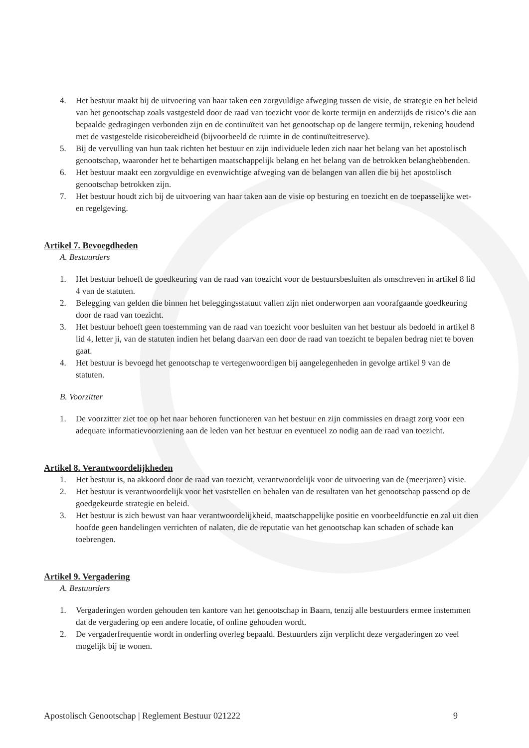4. Het bestuur maakt bij de uitvoering van haar taken een zorgvuldige afweging tussen de visie, de strategie en het beleid van het genootschap zoals vastgesteld door de raad van toezicht voor de korte termijn en anderzijds de risico’s die aan bepaalde gedragingen verbonden zijn en de continuïteit van het genootschap op de langere termijn, rekening houdend met de vastgestelde risicobereidheid (bijvoorbeeld de ruimte in de continuïteitreserve).
5. Bij de vervulling van hun taak richten het bestuur en zijn individuele leden zich naar het belang van het apostolisch genootschap, waaronder het te behartigen maatschappelijk belang en het belang van de betrokken belanghebbenden.
6. Het bestuur maakt een zorgvuldige en evenwichtige afweging van de belangen van allen die bij het apostolisch genootschap betrokken zijn.
7. Het bestuur houdt zich bij de uitvoering van haar taken aan de visie op besturing en toezicht en de toepasselijke wet- en regelgeving.
Artikel 7. Bevoegdheden
A. Bestuurders
1. Het bestuur behoeft de goedkeuring van de raad van toezicht voor de bestuursbesluiten als omschreven in artikel 8 lid 4 van de statuten.
2. Belegging van gelden die binnen het beleggingsstatuut vallen zijn niet onderworpen aan voorafgaande goedkeuring door de raad van toezicht.
3. Het bestuur behoeft geen toestemming van de raad van toezicht voor besluiten van het bestuur als bedoeld in artikel 8 lid 4, letter ji, van de statuten indien het belang daarvan een door de raad van toezicht te bepalen bedrag niet te boven gaat.
4. Het bestuur is bevoegd het genootschap te vertegenwoordigen bij aangelegenheden in gevolge artikel 9 van de statuten.
B. Voorzitter
1. De voorzitter ziet toe op het naar behoren functioneren van het bestuur en zijn commissies en draagt zorg voor een adequate informatievoorziening aan de leden van het bestuur en eventueel zo nodig aan de raad van toezicht.
Artikel 8. Verantwoordelijkheden
1. Het bestuur is, na akkoord door de raad van toezicht, verantwoordelijk voor de uitvoering van de (meerjaren) visie.
2. Het bestuur is verantwoordelijk voor het vaststellen en behalen van de resultaten van het genootschap passend op de goedgekeurde strategie en beleid.
3. Het bestuur is zich bewust van haar verantwoordelijkheid, maatschappelijke positie en voorbeeldfunctie en zal uit dien hoofde geen handelingen verrichten of nalaten, die de reputatie van het genootschap kan schaden of schade kan toebrengen.
Artikel 9. Vergadering
A. Bestuurders
1. Vergaderingen worden gehouden ten kantore van het genootschap in Baarn, tenzij alle bestuurders ermee instemmen dat de vergadering op een andere locatie, of online gehouden wordt.
2. De vergaderfrequentie wordt in onderling overleg bepaald. Bestuurders zijn verplicht deze vergaderingen zo veel mogelijk bij te wonen.
Apostolisch Genootschap | Reglement Bestuur 021222 9